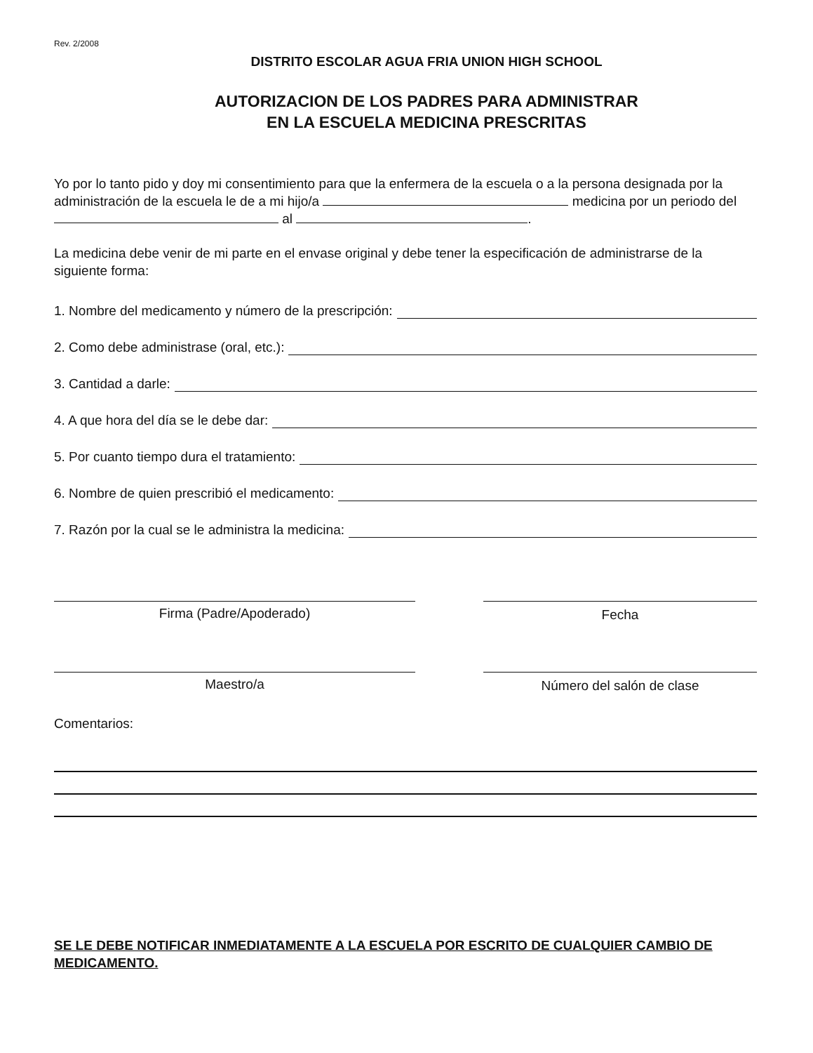Rev. 2/2008
DISTRITO ESCOLAR AGUA FRIA UNION HIGH SCHOOL
AUTORIZACION DE LOS PADRES PARA ADMINISTRAR
EN LA ESCUELA MEDICINA PRESCRITAS
Yo por lo tanto pido y doy mi consentimiento para que la enfermera de la escuela o a la persona designada por la administración de la escuela le de a mi hijo/a medicina por un periodo del al .
La medicina debe venir de mi parte en el envase original y debe tener la especificación de administrarse de la siguiente forma:
1. Nombre del medicamento y número de la prescripción:
2. Como debe administrase (oral, etc.):
3. Cantidad a darle:
4. A que hora del día se le debe dar:
5. Por cuanto tiempo dura el tratamiento:
6. Nombre de quien prescribió el medicamento:
7. Razón por la cual se le administra la medicina:
Firma (Padre/Apoderado) Fecha
Maestro/a Número del salón de clase
Comentarios:
SE LE DEBE NOTIFICAR INMEDIATAMENTE A LA ESCUELA POR ESCRITO DE CUALQUIER CAMBIO DE MEDICAMENTO.